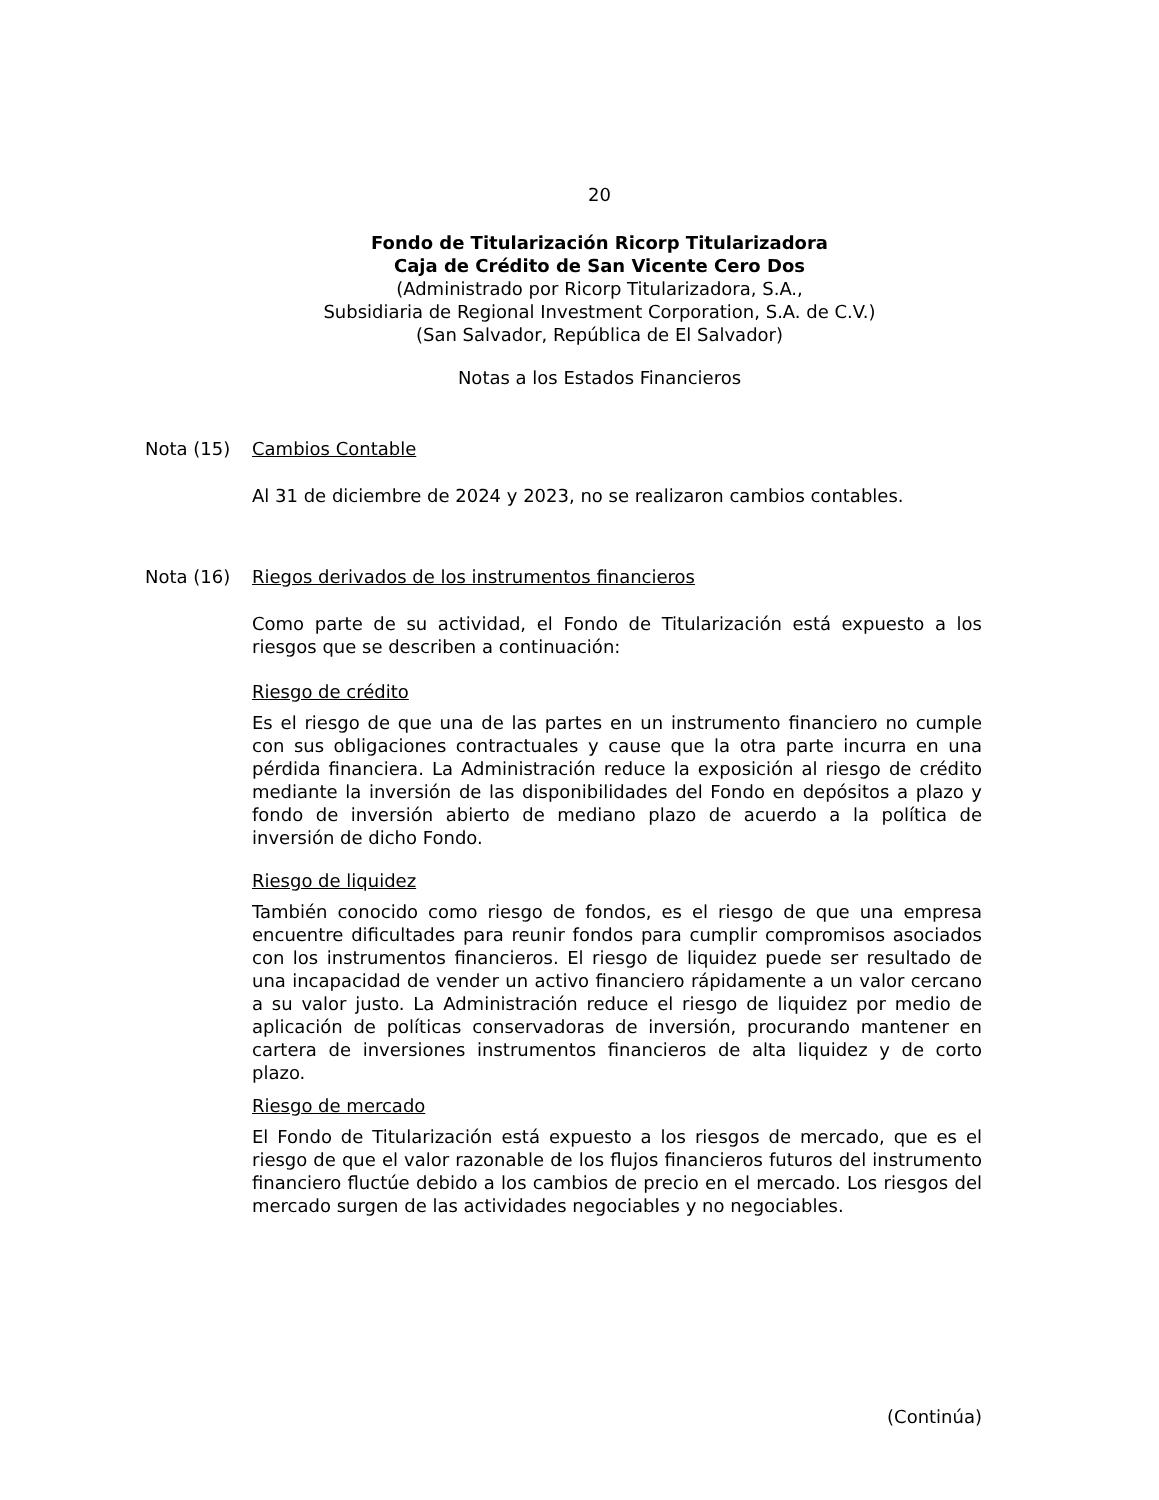20
Fondo de Titularización Ricorp Titularizadora
Caja de Crédito de San Vicente Cero Dos
(Administrado por Ricorp Titularizadora, S.A.,
Subsidiaria de Regional Investment Corporation, S.A. de C.V.)
(San Salvador, República de El Salvador)
Notas a los Estados Financieros
Nota (15) Cambios Contable
Al 31 de diciembre de 2024 y 2023, no se realizaron cambios contables.
Nota (16) Riegos derivados de los instrumentos financieros
Como parte de su actividad, el Fondo de Titularización está expuesto a los riesgos que se describen a continuación:
Riesgo de crédito
Es el riesgo de que una de las partes en un instrumento financiero no cumple con sus obligaciones contractuales y cause que la otra parte incurra en una pérdida financiera. La Administración reduce la exposición al riesgo de crédito mediante la inversión de las disponibilidades del Fondo en depósitos a plazo y fondo de inversión abierto de mediano plazo de acuerdo a la política de inversión de dicho Fondo.
Riesgo de liquidez
También conocido como riesgo de fondos, es el riesgo de que una empresa encuentre dificultades para reunir fondos para cumplir compromisos asociados con los instrumentos financieros. El riesgo de liquidez puede ser resultado de una incapacidad de vender un activo financiero rápidamente a un valor cercano a su valor justo. La Administración reduce el riesgo de liquidez por medio de aplicación de políticas conservadoras de inversión, procurando mantener en cartera de inversiones instrumentos financieros de alta liquidez y de corto plazo.
Riesgo de mercado
El Fondo de Titularización está expuesto a los riesgos de mercado, que es el riesgo de que el valor razonable de los flujos financieros futuros del instrumento financiero fluctúe debido a los cambios de precio en el mercado. Los riesgos del mercado surgen de las actividades negociables y no negociables.
(Continúa)